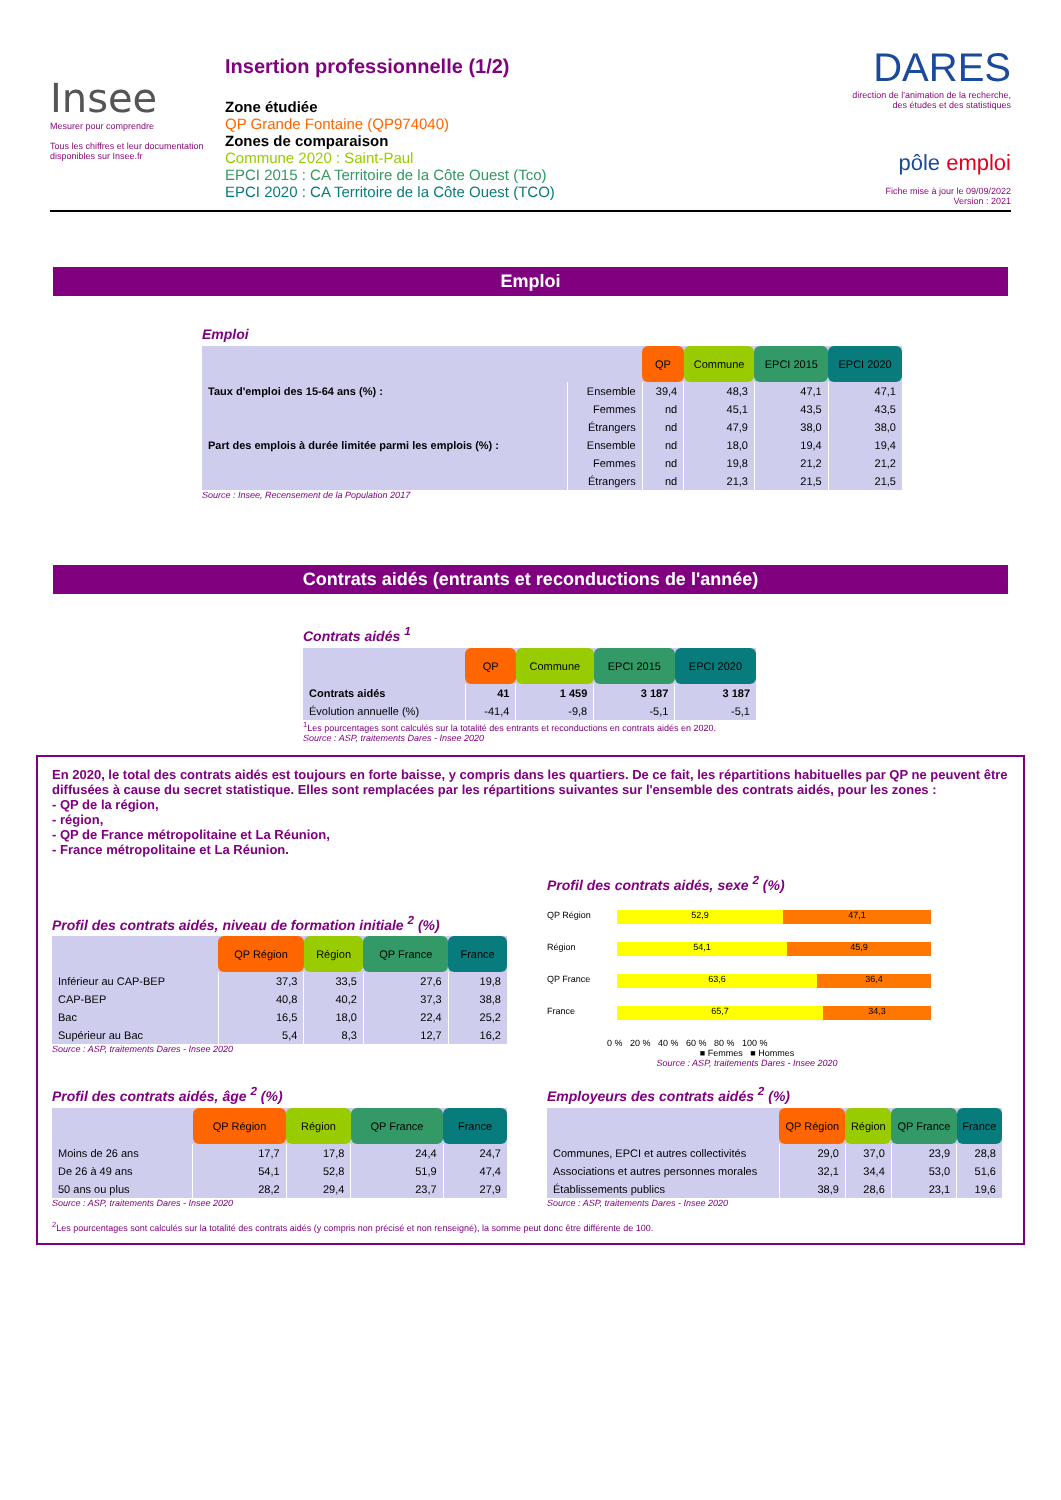Insee
Mesurer pour comprendre
Tous les chiffres et leur documentation disponibles sur Insee.fr
Insertion professionnelle (1/2)
Zone étudiée
QP Grande Fontaine (QP974040)
Zones de comparaison
Commune 2020 : Saint-Paul
EPCI 2015 : CA Territoire de la Côte Ouest (Tco)
EPCI 2020 : CA Territoire de la Côte Ouest (TCO)
DARES
direction de l'animation de la recherche, des études et des statistiques
pôle emploi
Fiche mise à jour le 09/09/2022
Version : 2021
Emploi
Emploi
| | | QP | Commune | EPCI 2015 | EPCI 2020 |
| Taux d'emploi des 15-64 ans (%) : | Ensemble | 39,4 | 48,3 | 47,1 | 47,1 |
| | Femmes | nd | 45,1 | 43,5 | 43,5 |
| | Étrangers | nd | 47,9 | 38,0 | 38,0 |
| Part des emplois à durée limitée parmi les emplois (%) : | Ensemble | nd | 18,0 | 19,4 | 19,4 |
| | Femmes | nd | 19,8 | 21,2 | 21,2 |
| | Étrangers | nd | 21,3 | 21,5 | 21,5 |
Source : Insee, Recensement de la Population 2017
Contrats aidés (entrants et reconductions de l'année)
Contrats aidés <sup>1</sup>
| | QP | Commune | EPCI 2015 | EPCI 2020 |
| Contrats aidés | 41 | 1 459 | 3 187 | 3 187 |
| Évolution annuelle (%) | -41,4 | -9,8 | -5,1 | -5,1 |
<sup>1</sup> Les pourcentages sont calculés sur la totalité des entrants et reconductions en contrats aidés en 2020.
Source : ASP, traitements Dares - Insee 2020
En 2020, le total des contrats aidés est toujours en forte baisse, y compris dans les quartiers. De ce fait, les répartitions habituelles par QP ne peuvent être diffusées à cause du secret statistique. Elles sont remplacées par les répartitions suivantes sur l'ensemble des contrats aidés, pour les zones :
- QP de la région,
- région,
- QP de France métropolitaine et La Réunion,
- France métropolitaine et La Réunion.
Profil des contrats aidés, niveau de formation initiale <sup>2</sup> (%)
| | QP Région | Région | QP France | France |
| Inférieur au CAP-BEP | 37,3 | 33,5 | 27,6 | 19,8 |
| CAP-BEP | 40,8 | 40,2 | 37,3 | 38,8 |
| Bac | 16,5 | 18,0 | 22,4 | 25,2 |
| Supérieur au Bac | 5,4 | 8,3 | 12,7 | 16,2 |
Source : ASP, traitements Dares - Insee 2020
Profil des contrats aidés, sexe <sup>2</sup> (%)
QP Région 52,9 47,1
Région 54,1 45,9
QP France 63,6 36,4
France 65,7 34,3
0 % 20 % 40 % 60 % 80 % 100 %
■ Femmes ■ Hommes
Source : ASP, traitements Dares - Insee 2020
Profil des contrats aidés, âge <sup>2</sup> (%)
| | QP Région | Région | QP France | France |
| Moins de 26 ans | 17,7 | 17,8 | 24,4 | 24,7 |
| De 26 à 49 ans | 54,1 | 52,8 | 51,9 | 47,4 |
| 50 ans ou plus | 28,2 | 29,4 | 23,7 | 27,9 |
Source : ASP, traitements Dares - Insee 2020
Employeurs des contrats aidés <sup>2</sup> (%)
| | QP Région | Région | QP France | France |
| Communes, EPCI et autres collectivités | 29,0 | 37,0 | 23,9 | 28,8 |
| Associations et autres personnes morales | 32,1 | 34,4 | 53,0 | 51,6 |
| Établissements publics | 38,9 | 28,6 | 23,1 | 19,6 |
Source : ASP, traitements Dares - Insee 2020
<sup>2</sup> Les pourcentages sont calculés sur la totalité des contrats aidés (y compris non précisé et non renseigné), la somme peut donc être différente de 100.